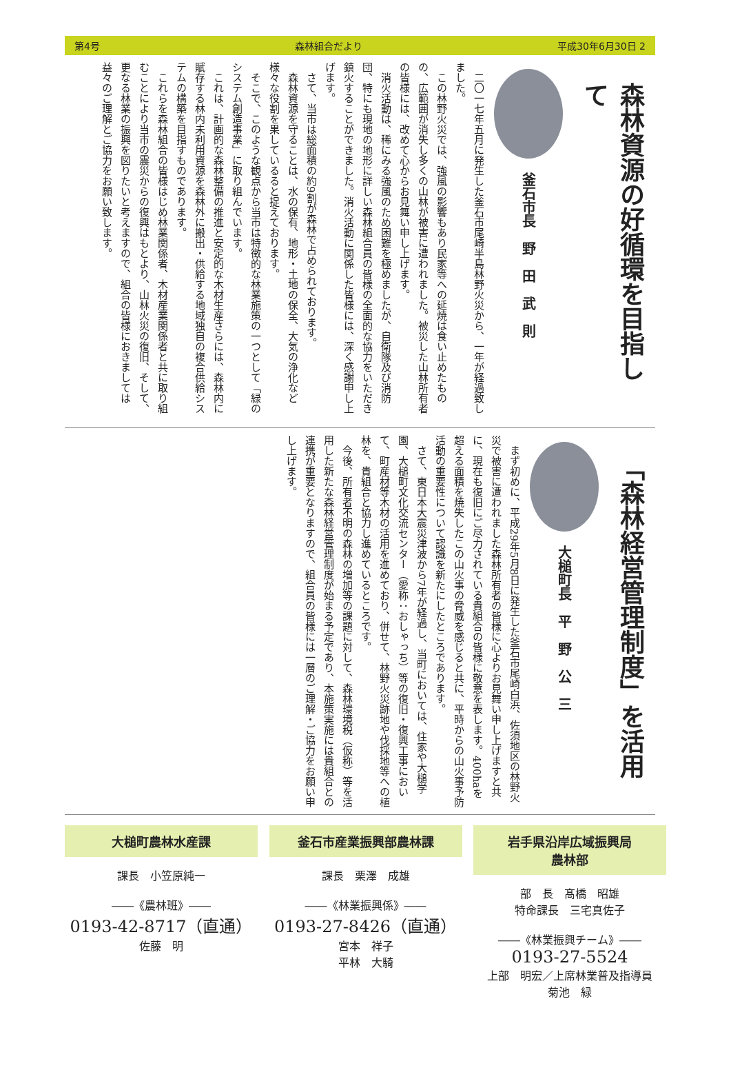第4号 森林組合だより 平成30年6月30日 2
森林資源の好循環を目指して
釜石市長　野　田　武　則
　二〇一七年五月に発生した釜石市尾崎半島林野火災から、一年が経過致しました。
　この林野火災では、強風の影響もあり民家等への延焼は食い止めたものの、広範囲が消失し多くの山林が被害に遭われました。被災した山林所有者の皆様には、改めて心からお見舞い申し上げます。
　消火活動は、稀にみる強風のため困難を極めましたが、自衛隊及び消防団、特にも現地の地形に詳しい森林組合員の皆様の全面的な協力をいただき鎮火することができました。消火活動に関係した皆様には、深く感謝申し上げます。
　さて、当市は総面積の約9割が森林で占められております。
　森林資源を守ることは、水の保有、地形・土地の保全、大気の浄化など様々な役割を果しているると捉えております。
　そこで、このような観点から当市は特徴的な林業施策の一つとして「緑のシステム創造事業」に取り組んでいます。
　これは、計画的な森林整備の推進と安定的な木材生産さらには、森林内に賦存する林内未利用資源を森林外に搬出・供給する地域独自の複合供給システムの構築を目指すものであります。
　これらを森林組合の皆様はじめ林業関係者、木材産業関係者と共に取り組むことにより当市の震災からの復興はもとより、山林火災の復旧、そして、更なる林業の振興を図りたいと考えますので、組合の皆様におきましては益々のご理解とご協力をお願い致します。
「森林経営管理制度」を活用
大槌町長　平　野　公　三
　まず初めに、平成29年5月8日に発生した釜石市尾崎白浜、佐須地区の林野火災で被害に遭われました森林所有者の皆様に心よりお見舞い申し上げますと共に、現在も復旧にご尽力されている貴組合の皆様に敬意を表します。400haを超える面積を焼失したこの山火事の脅威を感じると共に、平時からの山火事予防活動の重要性について認識を新たにしたところであります。
　さて、東日本大震災津波から7年が経過し、当町においては、住家や大槌学園、大槌町文化交流センター（愛称：おしゃっち）等の復旧・復興工事において、町産材等木材の活用を進めており、併せて、林野火災跡地や伐採地等への植林を、貴組合と協力し進めているところです。
　今後、所有者不明の森林の増加等の課題に対して、森林環境税（仮称）等を活用した新たな森林経営管理制度が始まる予定であり、本施策実施には貴組合との連携が重要となりますので、組合員の皆様には一層のご理解・ご協力をお願い申し上げます。
大槌町農林水産課
課長　小笠原純一
――《農林班》――
0193-42-8717（直通）
佐藤　明
釜石市産業振興部農林課
課長　栗澤　成雄
――《林業振興係》――
0193-27-8426（直通）
宮本　祥子
平林　大騎
岩手県沿岸広域振興局
農林部
部　長　髙橋　昭雄
特命課長　三宅真佐子
――《林業振興チーム》――
0193-27-5524
上部　明宏／上席林業普及指導員
菊池　緑